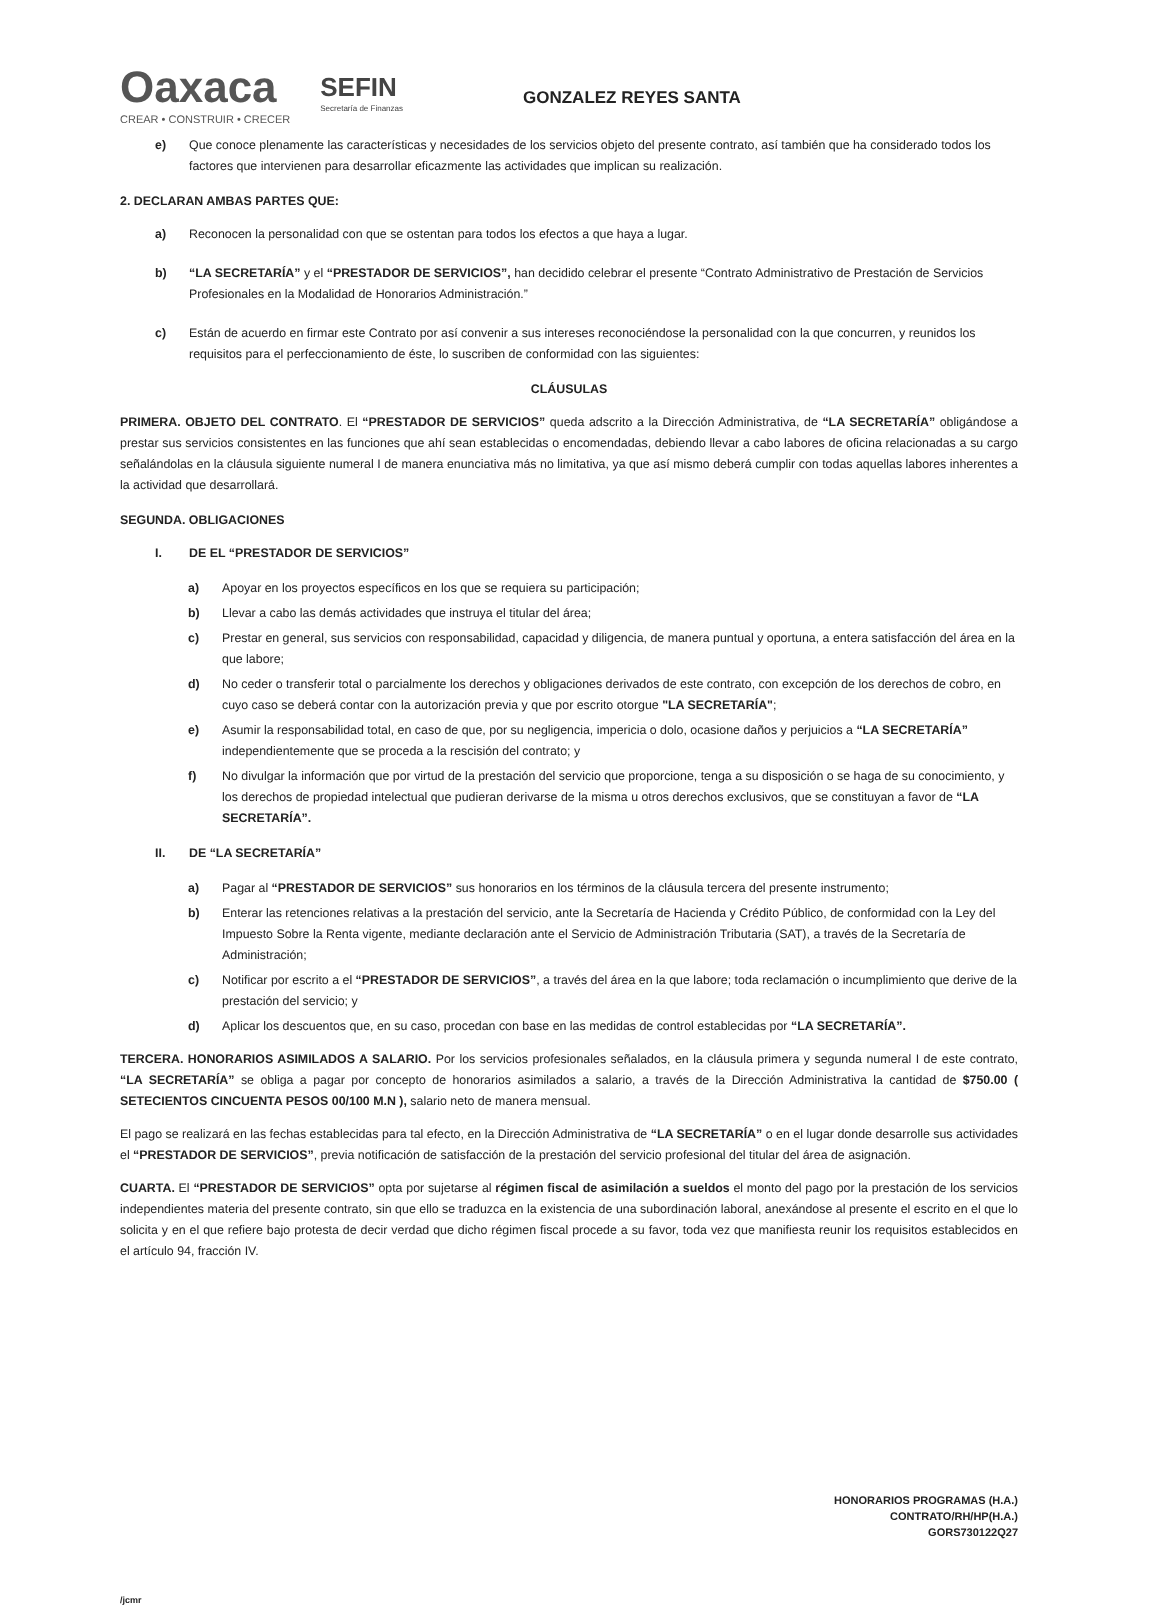Oaxaca
CREAR • CONSTRUIR • CRECER
SEFIN
Secretaría de Finanzas
GONZALEZ REYES SANTA
e) Que conoce plenamente las características y necesidades de los servicios objeto del presente contrato, así también que ha considerado todos los factores que intervienen para desarrollar eficazmente las actividades que implican su realización.
2. DECLARAN AMBAS PARTES QUE:
a) Reconocen la personalidad con que se ostentan para todos los efectos a que haya a lugar.
b) “LA SECRETARÍA” y el “PRESTADOR DE SERVICIOS”, han decidido celebrar el presente “Contrato Administrativo de Prestación de Servicios Profesionales en la Modalidad de Honorarios Administración.”
c) Están de acuerdo en firmar este Contrato por así convenir a sus intereses reconociéndose la personalidad con la que concurren, y reunidos los requisitos para el perfeccionamiento de éste, lo suscriben de conformidad con las siguientes:
CLÁUSULAS
PRIMERA. OBJETO DEL CONTRATO. El “PRESTADOR DE SERVICIOS” queda adscrito a la Dirección Administrativa, de “LA SECRETARÍA” obligándose a prestar sus servicios consistentes en las funciones que ahí sean establecidas o encomendadas, debiendo llevar a cabo labores de oficina relacionadas a su cargo señalándolas en la cláusula siguiente numeral I de manera enunciativa más no limitativa, ya que así mismo deberá cumplir con todas aquellas labores inherentes a la actividad que desarrollará.
SEGUNDA. OBLIGACIONES
I. DE EL “PRESTADOR DE SERVICIOS”
a) Apoyar en los proyectos específicos en los que se requiera su participación;
b) Llevar a cabo las demás actividades que instruya el titular del área;
c) Prestar en general, sus servicios con responsabilidad, capacidad y diligencia, de manera puntual y oportuna, a entera satisfacción del área en la que labore;
d) No ceder o transferir total o parcialmente los derechos y obligaciones derivados de este contrato, con excepción de los derechos de cobro, en cuyo caso se deberá contar con la autorización previa y que por escrito otorgue "LA SECRETARÍA";
e) Asumir la responsabilidad total, en caso de que, por su negligencia, impericia o dolo, ocasione daños y perjuicios a “LA SECRETARÍA” independientemente que se proceda a la rescisión del contrato; y
f) No divulgar la información que por virtud de la prestación del servicio que proporcione, tenga a su disposición o se haga de su conocimiento, y los derechos de propiedad intelectual que pudieran derivarse de la misma u otros derechos exclusivos, que se constituyan a favor de “LA SECRETARÍA”.
II. DE “LA SECRETARÍA”
a) Pagar al “PRESTADOR DE SERVICIOS” sus honorarios en los términos de la cláusula tercera del presente instrumento;
b) Enterar las retenciones relativas a la prestación del servicio, ante la Secretaría de Hacienda y Crédito Público, de conformidad con la Ley del Impuesto Sobre la Renta vigente, mediante declaración ante el Servicio de Administración Tributaria (SAT), a través de la Secretaría de Administración;
c) Notificar por escrito a el “PRESTADOR DE SERVICIOS”, a través del área en la que labore; toda reclamación o incumplimiento que derive de la prestación del servicio; y
d) Aplicar los descuentos que, en su caso, procedan con base en las medidas de control establecidas por “LA SECRETARÍA”.
TERCERA. HONORARIOS ASIMILADOS A SALARIO. Por los servicios profesionales señalados, en la cláusula primera y segunda numeral I de este contrato, “LA SECRETARÍA” se obliga a pagar por concepto de honorarios asimilados a salario, a través de la Dirección Administrativa la cantidad de $750.00 ( SETECIENTOS CINCUENTA PESOS 00/100 M.N ), salario neto de manera mensual.
El pago se realizará en las fechas establecidas para tal efecto, en la Dirección Administrativa de “LA SECRETARÍA” o en el lugar donde desarrolle sus actividades el “PRESTADOR DE SERVICIOS”, previa notificación de satisfacción de la prestación del servicio profesional del titular del área de asignación.
CUARTA. El “PRESTADOR DE SERVICIOS” opta por sujetarse al régimen fiscal de asimilación a sueldos el monto del pago por la prestación de los servicios independientes materia del presente contrato, sin que ello se traduzca en la existencia de una subordinación laboral, anexándose al presente el escrito en el que lo solicita y en el que refiere bajo protesta de decir verdad que dicho régimen fiscal procede a su favor, toda vez que manifiesta reunir los requisitos establecidos en el artículo 94, fracción IV.
HONORARIOS PROGRAMAS (H.A.)
CONTRATO/RH/HP(H.A.)
GORS730122Q27
/jcmr